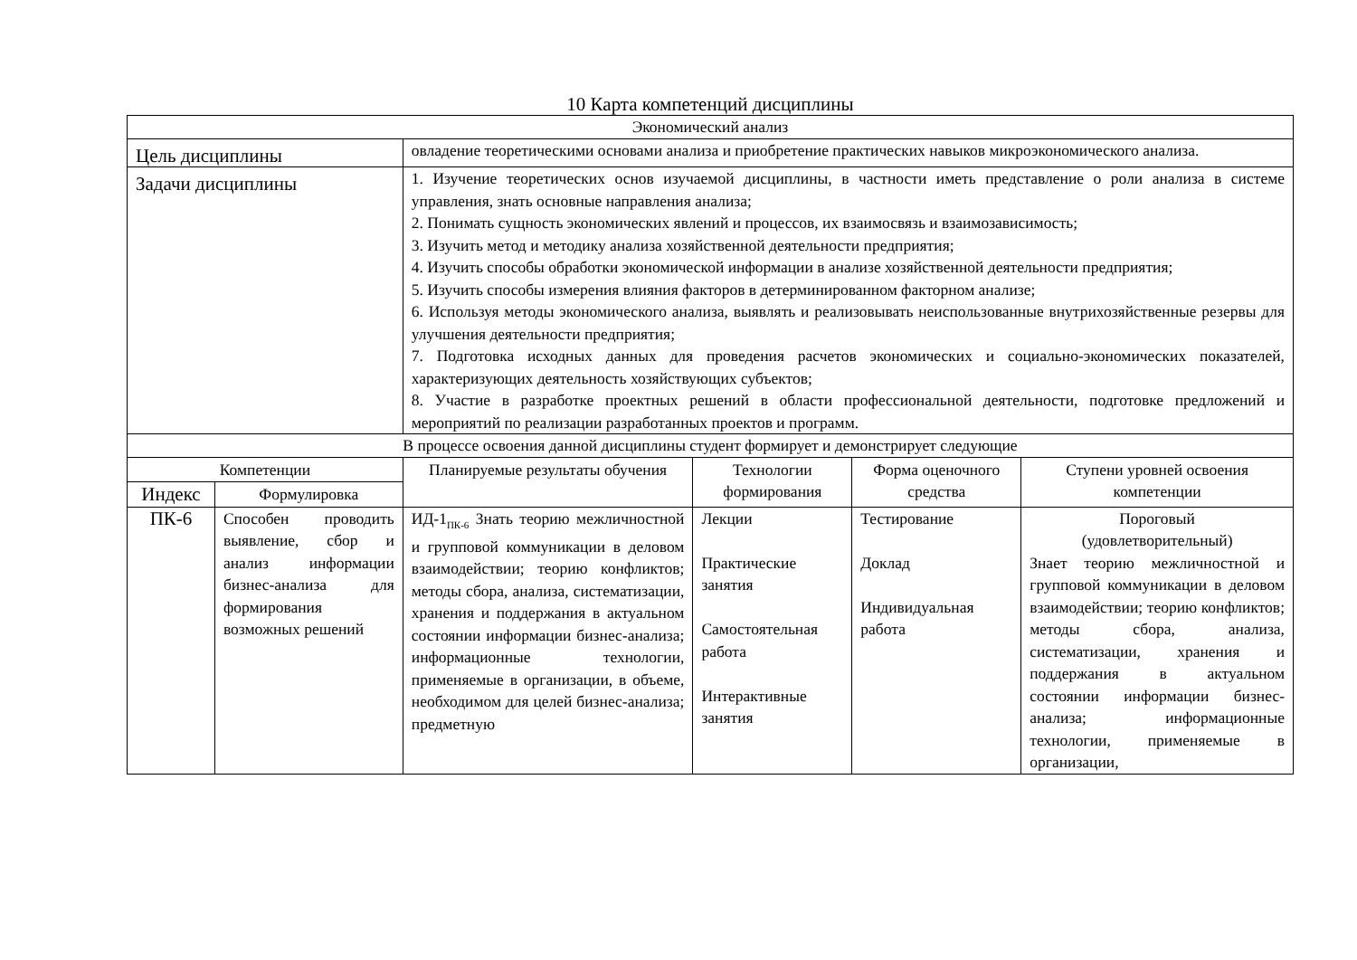10 Карта компетенций дисциплины
| Экономический анализ | | | | | |
| Цель дисциплины | | овладение теоретическими основами анализа и приобретение практических навыков микроэкономического анализа. | | | |
| Задачи дисциплины | | 1. Изучение теоретических основ изучаемой дисциплины, в частности иметь представление о роли анализа в системе управления, знать основные направления анализа; 2. Понимать сущность экономических явлений и процессов, их взаимосвязь и взаимозависимость; 3. Изучить метод и методику анализа хозяйственной деятельности предприятия; 4. Изучить способы обработки экономической информации в анализе хозяйственной деятельности предприятия; 5. Изучить способы измерения влияния факторов в детерминированном факторном анализе; 6. Используя методы экономического анализа, выявлять и реализовывать неиспользованные внутрихозяйственные резервы для улучшения деятельности предприятия; 7. Подготовка исходных данных для проведения расчетов экономических и социально-экономических показателей, характеризующих деятельность хозяйствующих субъектов; 8. Участие в разработке проектных решений в области профессиональной деятельности, подготовке предложений и мероприятий по реализации разработанных проектов и программ. | | | |
| В процессе освоения данной дисциплины студент формирует и демонстрирует следующие | | | | | |
| Компетенции | | Планируемые результаты обучения | Технологии формирования | Форма оценочного средства | Ступени уровней освоения компетенции |
| Индекс | Формулировка | | | | |
| ПК-6 | Способен проводить выявление, сбор и анализ информации бизнес-анализа для формирования возможных решений | ИД-1<sub>ПК-6</sub> Знать теорию межличностной и групповой коммуникации в деловом взаимодействии; теорию конфликтов; методы сбора, анализа, систематизации, хранения и поддержания в актуальном состоянии информации бизнес-анализа; информационные технологии, применяемые в организации, в объеме, необходимом для целей бизнес-анализа; предметную | Лекции Практические занятия Самостоятельная работа Интерактивные занятия | Тестирование Доклад Индивидуальная работа | Пороговый (удовлетворительный) Знает теорию межличностной и групповой коммуникации в деловом взаимодействии; теорию конфликтов; методы сбора, анализа, систематизации, хранения и поддержания в актуальном состоянии информации бизнес-анализа; информационные технологии, применяемые в организации, |